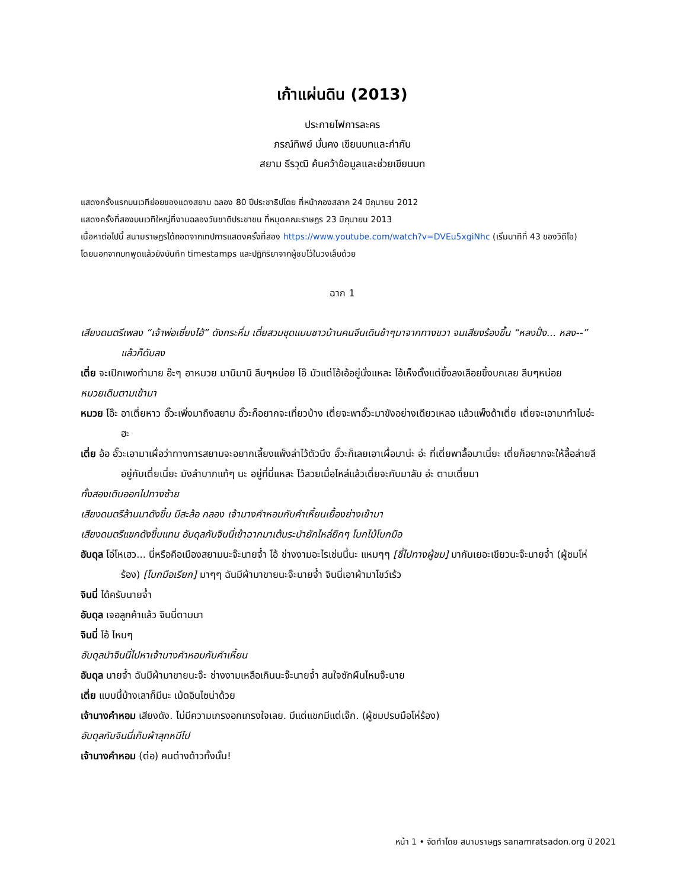เก้าแผ่นดิน (2013)
ประกายไฟการละคร
ภรณ์ทิพย์ มั่นคง เขียนบทและกำกับ
สยาม ธีรวุฒิ ค้นคว้าข้อมูลและช่วยเขียนบท
แสดงครั้งแรกบนเวทีย่อยของแดงสยาม ฉลอง 80 ปีประชาธิปไตย ที่หน้ากองสลาก 24 มิถุนายน 2012
แสดงครั้งที่สองบนเวทีใหญ่ที่งานฉลองวันชาติประชาชน ที่หมุดคณะราษฎร 23 มิถุนายน 2013
เนื้อหาต่อไปนี้ สนามราษฎรได้ถอดจากเทปการแสดงครั้งที่สอง https://www.youtube.com/watch?v=DVEu5xgiNhc (เริ่มนาทีที่ 43 ของวิดีโอ)
โดยนอกจากบทพูดแล้วยังบันทึก timestamps และปฏิกิริยาจากผู้ชมไว้ในวงเล็บด้วย
ฉาก 1
เสียงดนตรีเพลง “เจ้าพ่อเซี่ยงไฮ้” ดังกระหึ่ม เตี่ยสวมชุดแบบชาวบ้านคนจีนเดินช้าๆมาจากทางขวา จนเสียงร้องขึ้น “หลงปั้ง... หลง--” แล้วก็ดับลง
เตี่ย จะเปิกเพงทำมาย อ๊ะๆ อาหมวย มานิมานิ ลีบๆหน่อย โอ๊ มัวแต่โอ้เอ้อยู่นั่งแหละ โอ้เห็งตั้งแต่ขึ้งลงเลือยขึ้งบกเลย ลีบๆหน่อย
หมวยเดินตามเข้ามา
หมวย โอ๊ะ อาเตี่ยหาว อั๊วะเพิ่งมาถึงสยาม อั๊วะก็อยากจะเที่ยวบ้าง เตี่ยจะพาอั๊วะมาขังอย่างเดียวเหลอ แล้วแพ็งด้าเตี่ย เตี่ยจะเอามาทำไมอ่ะ ฮะ
เตี่ย อ้อ อั๊วะเอามาเผื่อว่าทางการสยามจะอยากเลี้ยงแพ็งล่าไว้ตัวนึง อั๊วะก็เลยเอาเผื่อมาน่ะ อ่ะ ที่เตี่ยพาลื้อมาเนี่ยะ เตี่ยก็อยากจะให้ลื้อล่ายลี อยู่กับเตี่ยเนี่ยะ มังลำบากแท้ๆ นะ อยู่ที่นี่แหละ ไว้ลวยเมื่อไหล่แล้วเตี่ยจะกับมาลับ อ่ะ ตามเตี่ยมา
ทั้งสองเดินออกไปทางซ้าย
เสียงดนตรีล้านนาดังขึ้น มีสะล้อ กลอง เจ้านางคำหอมกับคำเหี้ยนเยื้องย่างเข้ามา
เสียงดนตรีแขกดังขึ้นแทน อับดุลกับจินนี่เข้าฉากมาเต้นระบำยักไหล่ยึกๆ โบกไม้โบกมือ
อับดุล โอ่โหเฮว... นี่หรือคือเมืองสยามนะจ๊ะนายจ๋ำ โอ้ ช่างงามอะไรเช่นนี้นะ แหมๆๆ [ชี้ไปทางผู้ชม] มากันเยอะเชียวนะจ๊ะนายจ๋ำ (ผู้ชมโห่ร้อง) [โบกมือเรียก] มาๆๆ ฉันมีผ้ามาขายนะจ๊ะนายจ๋ำ จินนี่เอาผ้ามาโชว์เร้ว
จินนี่ ได้ครับนายจ๋ำ
อับดุล เจอลูกค้าแล้ว จินนี่ตามมา
จินนี่ โอ้ ไหนๆ
อับดุลนำจินนี่ไปหาเจ้านางคำหอมกับคำเหี้ยน
อับดุล นายจ๋ำ ฉันมีผ้ามาขายนะจ๊ะ ช่างงามเหลือเกินนะจ๊ะนายจ๋ำ สนใจซักผืนไหมจ๊ะนาย
เตี่ย แบบนี้บ้างเลาก็มีนะ เม้ดอินไซน่าด้วย
เจ้านางคำหอม เสียงดัง. ไม่มีความเกรงอกเกรงใจเลย. มีแต่แขกมีแต่เจ๊ก. (ผู้ชมปรบมือโห่ร้อง)
อับดุลกับจินนี่เก็บผ้าลุกหนีไป
เจ้านางคำหอม (ต่อ) คนต่างด้าวทั้งนั้น!
หน้า 1 • จัดทำโดย สนามราษฎร sanamratsadon.org ปี 2021